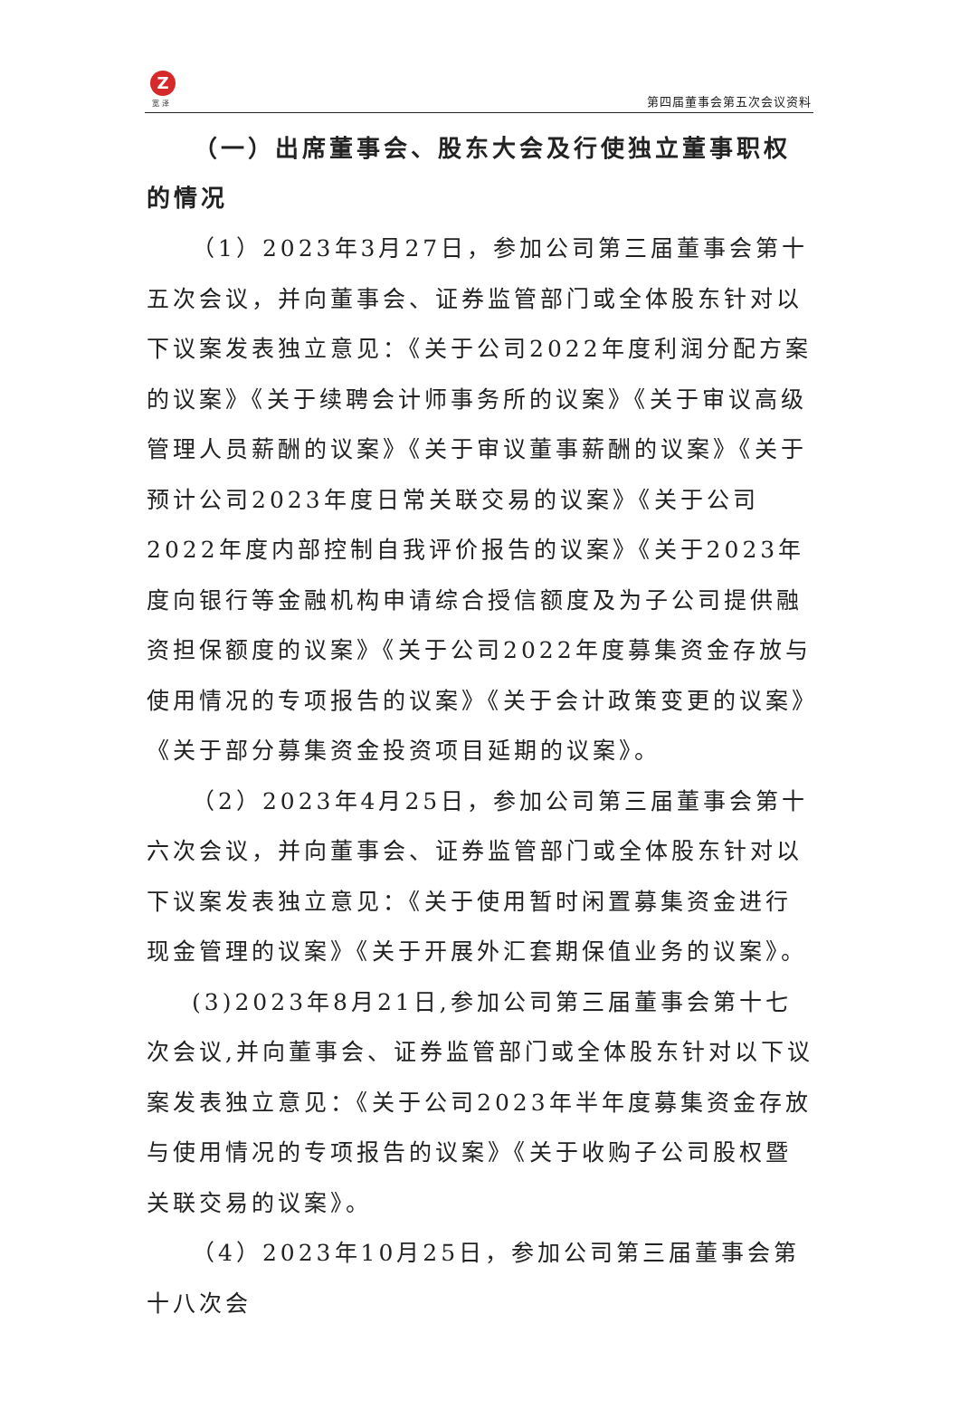Z
宽 泽 第四届董事会第五次会议资料
（一）出席董事会、股东大会及行使独立董事职权的情况
（1）2023年3月27日，参加公司第三届董事会第十五次会议，并向董事会、证券监管部门或全体股东针对以下议案发表独立意见：《关于公司2022年度利润分配方案的议案》《关于续聘会计师事务所的议案》《关于审议高级管理人员薪酬的议案》《关于审议董事薪酬的议案》《关于预计公司2023年度日常关联交易的议案》《关于公司2022年度内部控制自我评价报告的议案》《关于2023年度向银行等金融机构申请综合授信额度及为子公司提供融资担保额度的议案》《关于公司2022年度募集资金存放与使用情况的专项报告的议案》《关于会计政策变更的议案》《关于部分募集资金投资项目延期的议案》。
（2）2023年4月25日，参加公司第三届董事会第十六次会议，并向董事会、证券监管部门或全体股东针对以下议案发表独立意见：《关于使用暂时闲置募集资金进行现金管理的议案》《关于开展外汇套期保值业务的议案》。
(3)2023年8月21日,参加公司第三届董事会第十七次会议,并向董事会、证券监管部门或全体股东针对以下议案发表独立意见：《关于公司2023年半年度募集资金存放与使用情况的专项报告的议案》《关于收购子公司股权暨关联交易的议案》。
（4）2023年10月25日，参加公司第三届董事会第十八次会